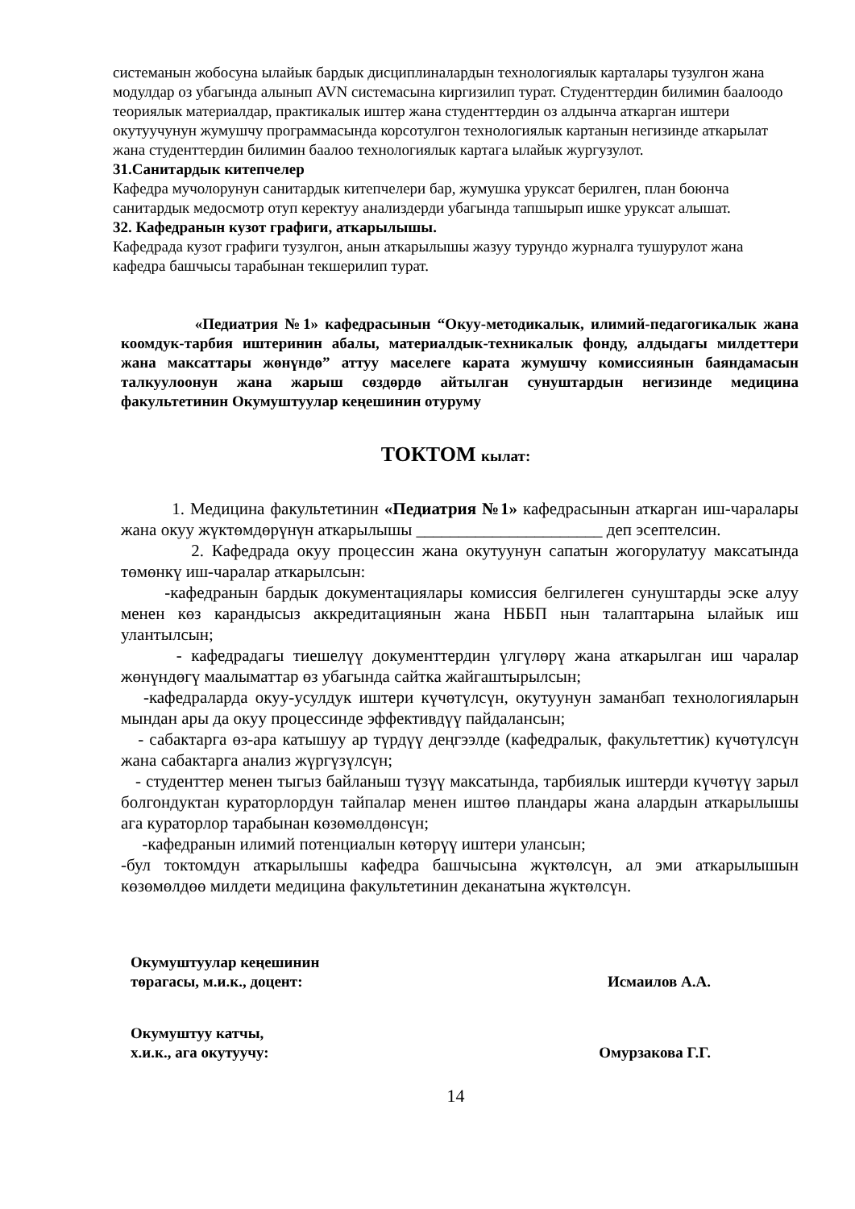системанын жобосуна ылайык бардык дисциплиналардын технологиялык карталары тузулгон жана модулдар оз убагында алынып AVN системасына киргизилип турат. Студенттердин билимин баалоодо теориялык материалдар, практикалык иштер жана студенттердин оз алдынча аткарган иштери окутуучунун жумушчу программасында корсотулгон технологиялык картанын негизинде аткарылат жана студенттердин билимин баалоо технологиялык картага ылайык жургузулот.
31.Санитардык китепчелер
Кафедра мучолорунун санитардык китепчелери бар, жумушка уруксат берилген, план боюнча санитардык медосмотр отуп керектуу анализдерди убагында тапшырып ишке уруксат алышат.
32. Кафедранын кузот графиги, аткарылышы.
Кафедрада кузот графиги тузулгон, анын аткарылышы жазуу турундо журналга тушурулот жана кафедра башчысы тарабынан текшерилип турат.
«Педиатрия №1» кафедрасынын “Окуу-методикалык, илимий-педагогикалык жана коомдук-тарбия иштеринин абалы, материалдык-техникалык фонду, алдыдагы милдеттери жана максаттары жөнүндө” аттуу маселеге карата жумушчу комиссиянын баяндамасын талкуулоонун жана жарыш сөздөрдө айтылган сунуштардын негизинде медицина факультетинин Окумуштуулар кеңешинин отуруму
ТОКТОМ кылат:
1. Медицина факультетинин «Педиатрия №1» кафедрасынын аткарган иш-чаралары жана окуу жүктөмдөрүнүн аткарылышы ______________________ деп эсептелсин.
2. Кафедрада окуу процессин жана окутуунун сапатын жогорулатуу максатында төмөнкү иш-чаралар аткарылсын:
-кафедранын бардык документациялары комиссия белгилеген сунуштарды эске алуу менен көз карандысыз аккредитациянын жана НББП нын талаптарына ылайык иш улантылсын;
- кафедрадагы тиешелүү документтердин үлгүлөрү жана аткарылган иш чаралар жөнүндөгү маалыматтар өз убагында сайтка жайгаштырылсын;
-кафедраларда окуу-усулдук иштери күчөтүлсүн, окутуунун заманбап технологияларын мындан ары да окуу процессинде эффективдүү пайдалансын;
- сабактарга өз-ара катышуу ар түрдүү деңгээлде (кафедралык, факультеттик) күчөтүлсүн жана сабактарга анализ жүргүзүлсүн;
- студенттер менен тыгыз байланыш түзүү максатында, тарбиялык иштерди күчөтүү зарыл болгондуктан кураторлордун тайпалар менен иштөө пландары жана алардын аткарылышы ага кураторлор тарабынан көзөмөлдөнсүн;
-кафедранын илимий потенциалын көтөрүү иштери улансын;
-бул токтомдун аткарылышы кафедра башчысына жүктөлсүн, ал эми аткарылышын көзөмөлдөө милдети медицина факультетинин деканатына жүктөлсүн.
Окумуштуулар кеңешинин
төрагасы, м.и.к., доцент: Исмаилов А.А.
Окумуштуу катчы,
х.и.к., ага окутуучу: Омурзакова Г.Г.
14